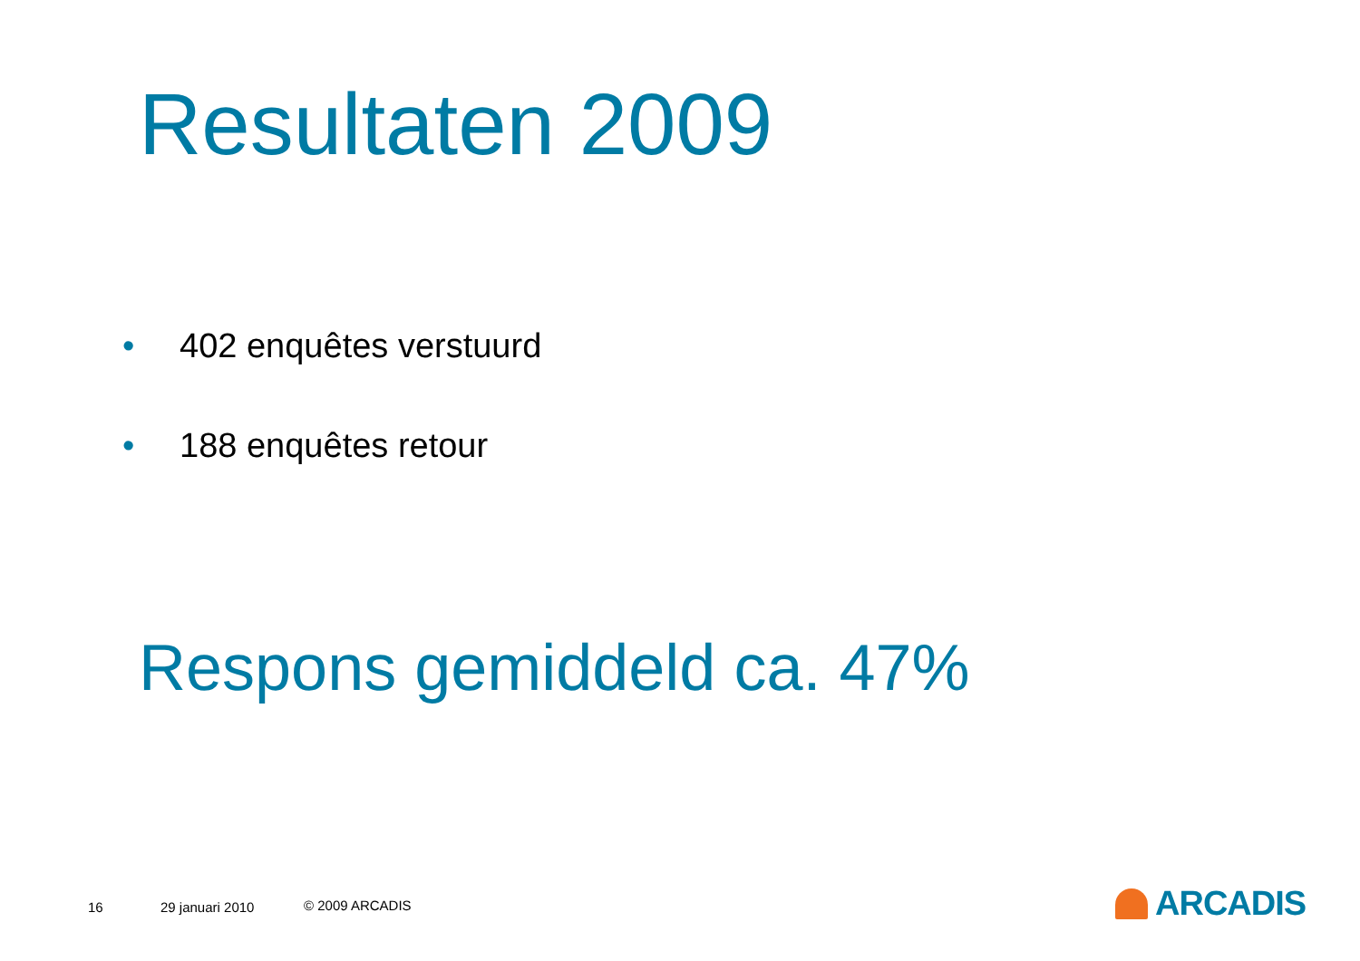Resultaten 2009
• 402 enquêtes verstuurd
• 188 enquêtes retour
Respons gemiddeld ca. 47%
16 29 januari 2010 © 2009 ARCADIS ARCADIS